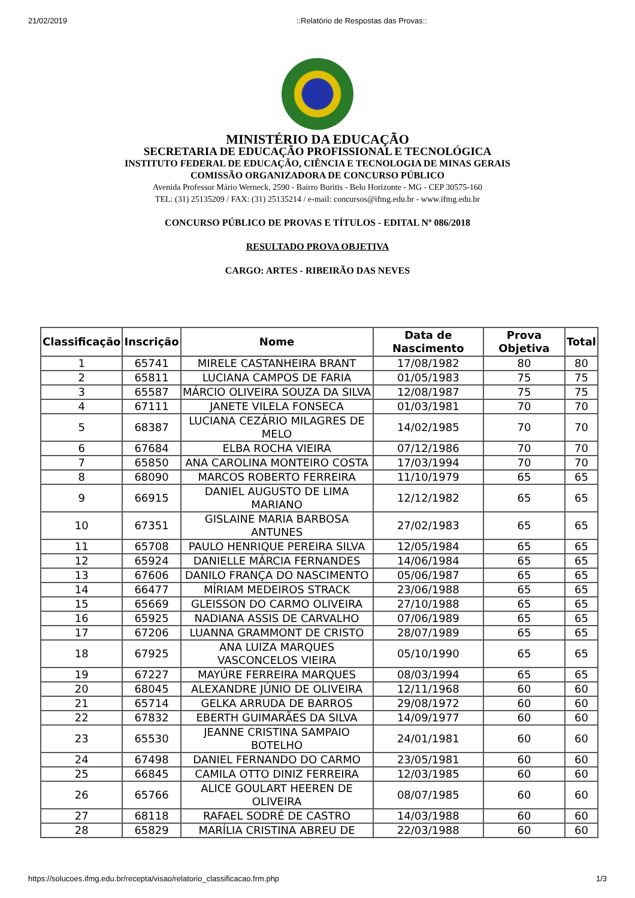21/02/2019::Relatório de Respostas das Provas::
MINISTÉRIO DA EDUCAÇÃO
SECRETARIA DE EDUCAÇÃO PROFISSIONAL E TECNOLÓGICA
INSTITUTO FEDERAL DE EDUCAÇÃO, CIÊNCIA E TECNOLOGIA DE MINAS GERAIS
COMISSÃO ORGANIZADORA DE CONCURSO PÚBLICO
Avenida Professor Mário Werneck, 2590 - Bairro Buritis - Belo Horizonte - MG - CEP 30575-160
TEL: (31) 25135209 / FAX: (31) 25135214 / e-mail: concursos@ifmg.edu.br - www.ifmg.edu.br
CONCURSO PÚBLICO DE PROVAS E TÍTULOS - EDITAL Nº 086/2018
RESULTADO PROVA OBJETIVA
CARGO: ARTES - RIBEIRÃO DAS NEVES
| Classificação | Inscrição | Nome | Data de Nascimento | Prova Objetiva | Total |
| --- | --- | --- | --- | --- | --- |
| 1 | 65741 | MIRELE CASTANHEIRA BRANT | 17/08/1982 | 80 | 80 |
| 2 | 65811 | LUCIANA CAMPOS DE FARIA | 01/05/1983 | 75 | 75 |
| 3 | 65587 | MÁRCIO OLIVEIRA SOUZA DA SILVA | 12/08/1987 | 75 | 75 |
| 4 | 67111 | JANETE VILELA FONSECA | 01/03/1981 | 70 | 70 |
| 5 | 68387 | LUCIANA CEZÁRIO MILAGRES DE MELO | 14/02/1985 | 70 | 70 |
| 6 | 67684 | ELBA ROCHA VIEIRA | 07/12/1986 | 70 | 70 |
| 7 | 65850 | ANA CAROLINA MONTEIRO COSTA | 17/03/1994 | 70 | 70 |
| 8 | 68090 | MARCOS ROBERTO FERREIRA | 11/10/1979 | 65 | 65 |
| 9 | 66915 | DANIEL AUGUSTO DE LIMA MARIANO | 12/12/1982 | 65 | 65 |
| 10 | 67351 | GISLAINE MARIA BARBOSA ANTUNES | 27/02/1983 | 65 | 65 |
| 11 | 65708 | PAULO HENRIQUE PEREIRA SILVA | 12/05/1984 | 65 | 65 |
| 12 | 65924 | DANIELLE MÁRCIA FERNANDES | 14/06/1984 | 65 | 65 |
| 13 | 67606 | DANILO FRANÇA DO NASCIMENTO | 05/06/1987 | 65 | 65 |
| 14 | 66477 | MÍRIAM MEDEIROS STRACK | 23/06/1988 | 65 | 65 |
| 15 | 65669 | GLEISSON DO CARMO OLIVEIRA | 27/10/1988 | 65 | 65 |
| 16 | 65925 | NADIANA ASSIS DE CARVALHO | 07/06/1989 | 65 | 65 |
| 17 | 67206 | LUANNA GRAMMONT DE CRISTO | 28/07/1989 | 65 | 65 |
| 18 | 67925 | ANA LUIZA MARQUES VASCONCELOS VIEIRA | 05/10/1990 | 65 | 65 |
| 19 | 67227 | MAYÚRE FERREIRA MARQUES | 08/03/1994 | 65 | 65 |
| 20 | 68045 | ALEXANDRE JÚNIO DE OLIVEIRA | 12/11/1968 | 60 | 60 |
| 21 | 65714 | GELKA ARRUDA DE BARROS | 29/08/1972 | 60 | 60 |
| 22 | 67832 | EBERTH GUIMARÃES DA SILVA | 14/09/1977 | 60 | 60 |
| 23 | 65530 | JEANNE CRISTINA SAMPAIO BOTELHO | 24/01/1981 | 60 | 60 |
| 24 | 67498 | DANIEL FERNANDO DO CARMO | 23/05/1981 | 60 | 60 |
| 25 | 66845 | CAMILA OTTO DINIZ FERREIRA | 12/03/1985 | 60 | 60 |
| 26 | 65766 | ALICE GOULART HEEREN DE OLIVEIRA | 08/07/1985 | 60 | 60 |
| 27 | 68118 | RAFAEL SODRÉ DE CASTRO | 14/03/1988 | 60 | 60 |
| 28 | 65829 | MARÍLIA CRISTINA ABREU DE | 22/03/1988 | 60 | 60 |
https://solucoes.ifmg.edu.br/recepta/visao/relatorio_classificacao.frm.php 1/3